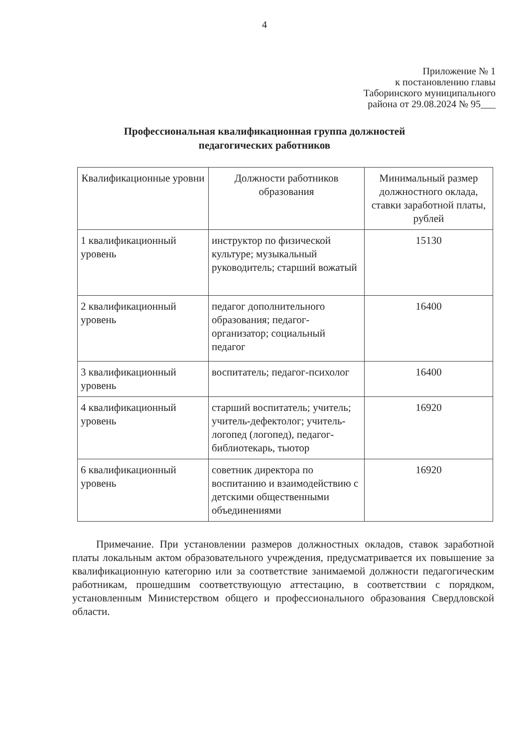4
Приложение № 1
к постановлению главы
Таборинского муниципального
района от 29.08.2024 № 95___
Профессиональная квалификационная группа должностей
педагогических работников
| Квалификационные уровни | Должности работников образования | Минимальный размер должностного оклада, ставки заработной платы, рублей |
| --- | --- | --- |
| 1 квалификационный уровень | инструктор по физической культуре; музыкальный руководитель; старший вожатый | 15130 |
| 2 квалификационный уровень | педагог дополнительного образования; педагог-организатор; социальный педагог | 16400 |
| 3 квалификационный уровень | воспитатель; педагог-психолог | 16400 |
| 4 квалификационный уровень | старший воспитатель; учитель; учитель-дефектолог; учитель-логопед (логопед), педагог-библиотекарь, тьютор | 16920 |
| 6 квалификационный уровень | советник директора по воспитанию и взаимодействию с детскими общественными объединениями | 16920 |
Примечание. При установлении размеров должностных окладов, ставок заработной платы локальным актом образовательного учреждения, предусматривается их повышение за квалификационную категорию или за соответствие занимаемой должности педагогическим работникам, прошедшим соответствующую аттестацию, в соответствии с порядком, установленным Министерством общего и профессионального образования Свердловской области.